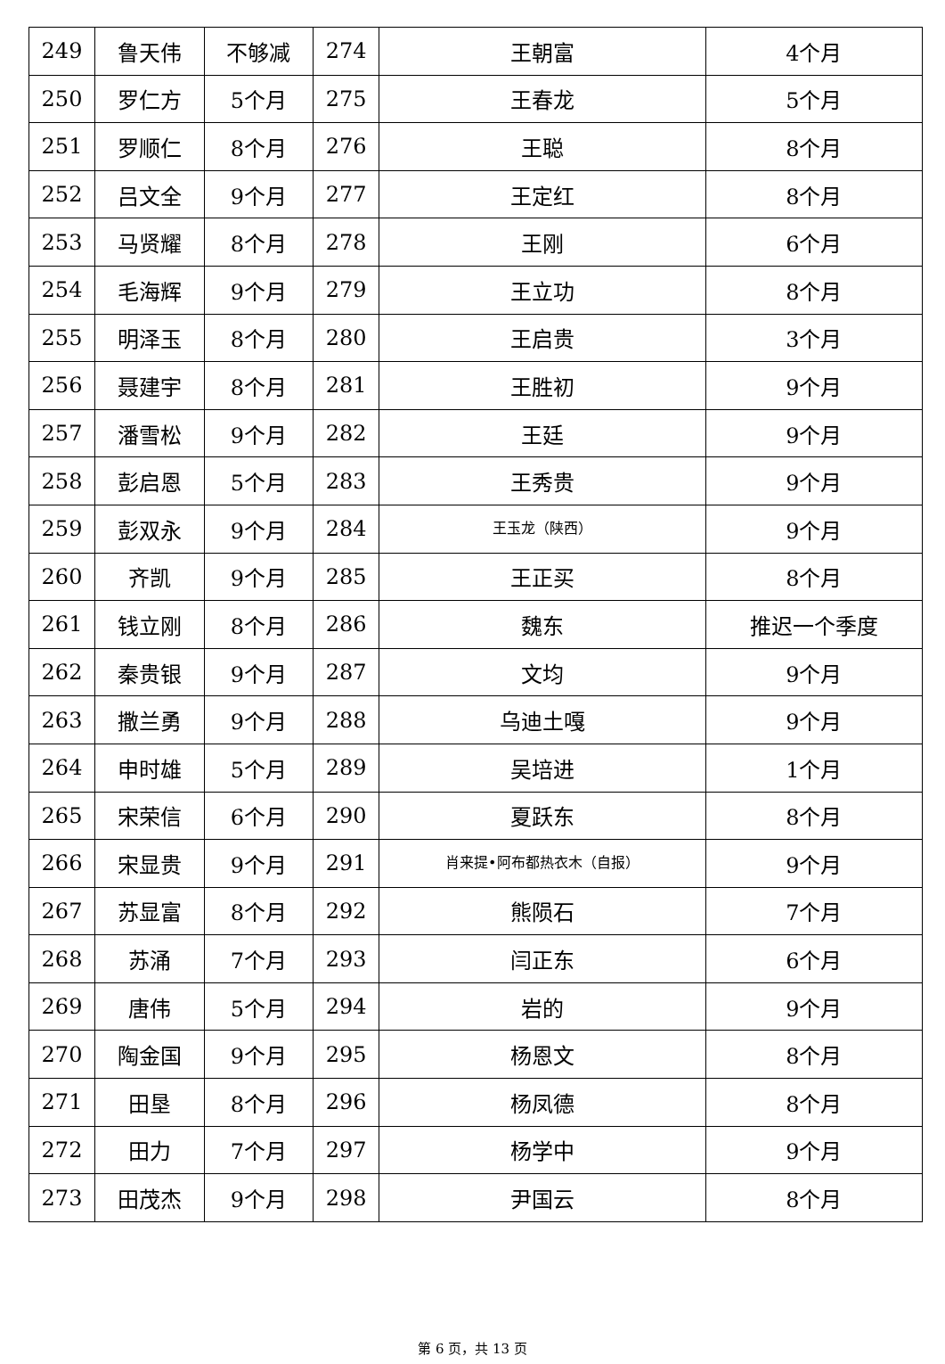| 249 | 鲁天伟 | 不够减 | 274 | 王朝富 | 4个月 |
| 250 | 罗仁方 | 5个月 | 275 | 王春龙 | 5个月 |
| 251 | 罗顺仁 | 8个月 | 276 | 王聪 | 8个月 |
| 252 | 吕文全 | 9个月 | 277 | 王定红 | 8个月 |
| 253 | 马贤耀 | 8个月 | 278 | 王刚 | 6个月 |
| 254 | 毛海辉 | 9个月 | 279 | 王立功 | 8个月 |
| 255 | 明泽玉 | 8个月 | 280 | 王启贵 | 3个月 |
| 256 | 聂建宇 | 8个月 | 281 | 王胜初 | 9个月 |
| 257 | 潘雪松 | 9个月 | 282 | 王廷 | 9个月 |
| 258 | 彭启恩 | 5个月 | 283 | 王秀贵 | 9个月 |
| 259 | 彭双永 | 9个月 | 284 | 王玉龙（陕西） | 9个月 |
| 260 | 齐凯 | 9个月 | 285 | 王正买 | 8个月 |
| 261 | 钱立刚 | 8个月 | 286 | 魏东 | 推迟一个季度 |
| 262 | 秦贵银 | 9个月 | 287 | 文均 | 9个月 |
| 263 | 撒兰勇 | 9个月 | 288 | 乌迪土嘎 | 9个月 |
| 264 | 申时雄 | 5个月 | 289 | 吴培进 | 1个月 |
| 265 | 宋荣信 | 6个月 | 290 | 夏跃东 | 8个月 |
| 266 | 宋显贵 | 9个月 | 291 | 肖来提•阿布都热衣木（自报） | 9个月 |
| 267 | 苏显富 | 8个月 | 292 | 熊陨石 | 7个月 |
| 268 | 苏涌 | 7个月 | 293 | 闫正东 | 6个月 |
| 269 | 唐伟 | 5个月 | 294 | 岩的 | 9个月 |
| 270 | 陶金国 | 9个月 | 295 | 杨恩文 | 8个月 |
| 271 | 田垦 | 8个月 | 296 | 杨凤德 | 8个月 |
| 272 | 田力 | 7个月 | 297 | 杨学中 | 9个月 |
| 273 | 田茂杰 | 9个月 | 298 | 尹国云 | 8个月 |
第 6 页，共 13 页